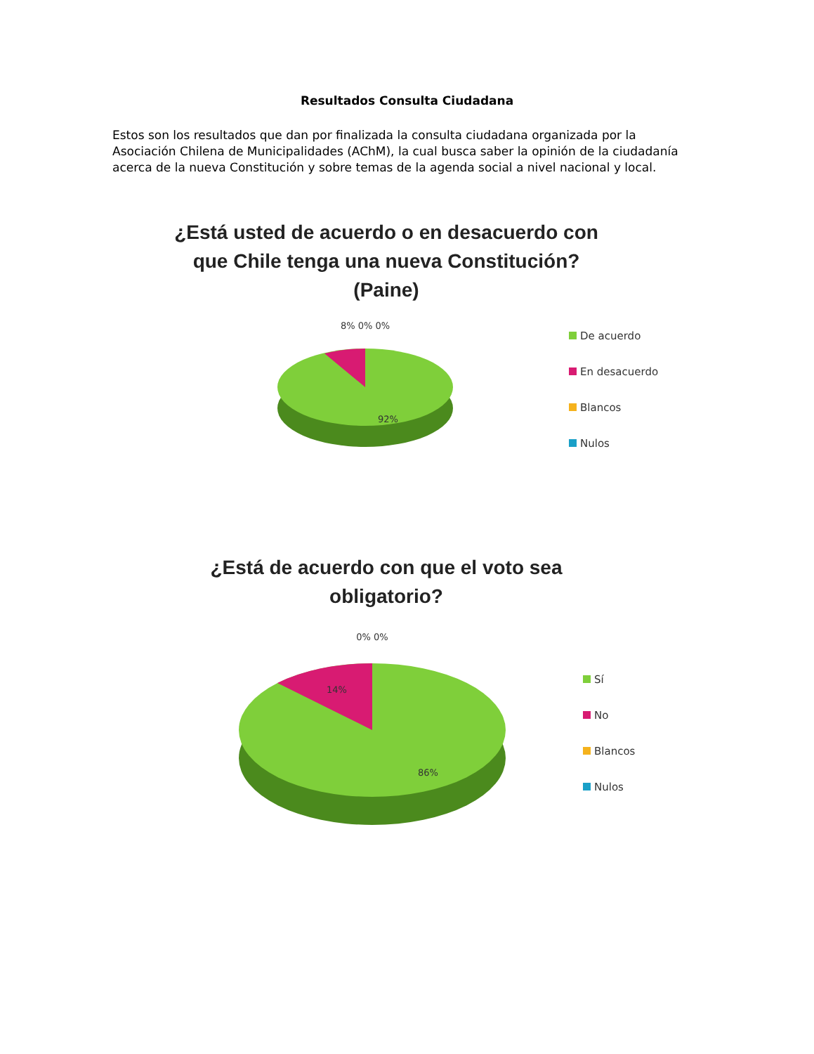Resultados Consulta Ciudadana
Estos son los resultados que dan por finalizada la consulta ciudadana organizada por la Asociación Chilena de Municipalidades (AChM), la cual busca saber la opinión de la ciudadanía acerca de la nueva Constitución y sobre temas de la agenda social a nivel nacional y local.
¿Está usted de acuerdo o en desacuerdo con que Chile tenga una nueva Constitución? (Paine)
8% 0% 0%
92%
De acuerdo
En desacuerdo
Blancos
Nulos
¿Está de acuerdo con que el voto sea obligatorio?
0% 0%
14%
86%
Sí
No
Blancos
Nulos